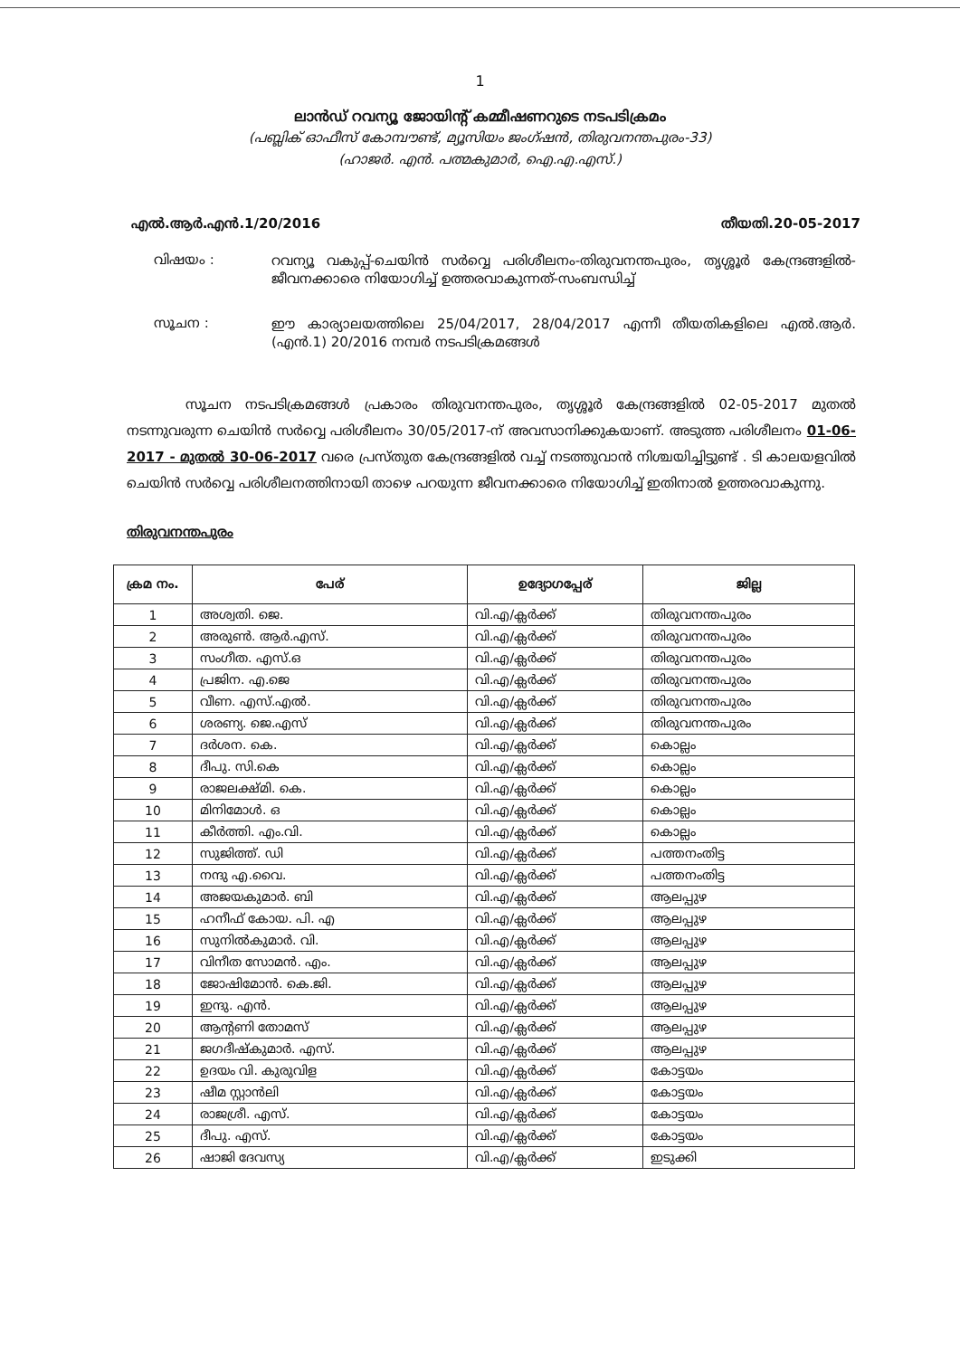1
ലാൻഡ് റവന്യൂ ജോയിന്റ് കമ്മീഷണറുടെ നടപടിക്രമം
(പബ്ലിക് ഓഫീസ് കോമ്പൗണ്ട്, മ്യൂസിയം ജംഗ്ഷൻ, തിരുവനന്തപുരം-33)
(ഹാജർ. എൻ. പത്മകുമാർ, ഐ.എ.എസ്.)
എൽ.ആർ.എൻ.1/20/2016 തീയതി.20-05-2017
വിഷയം :
റവന്യൂ വകുപ്പ്-ചെയിൻ സർവ്വെ പരിശീലനം-തിരുവനന്തപുരം, തൃശ്ശൂർ കേന്ദ്രങ്ങളിൽ-ജീവനക്കാരെ നിയോഗിച്ച് ഉത്തരവാകുന്നത്-സംബന്ധിച്ച്
സൂചന :
ഈ കാര്യാലയത്തിലെ 25/04/2017, 28/04/2017 എന്നീ തീയതികളിലെ എൽ.ആർ.(എൻ.1) 20/2016 നമ്പർ നടപടിക്രമങ്ങൾ
സൂചന നടപടിക്രമങ്ങൾ പ്രകാരം തിരുവനന്തപുരം, തൃശ്ശൂർ കേന്ദ്രങ്ങളിൽ 02-05-2017 മുതൽ നടന്നുവരുന്ന ചെയിൻ സർവ്വെ പരിശീലനം 30/05/2017-ന് അവസാനിക്കുകയാണ്. അടുത്ത പരിശീലനം 01-06-2017 - മുതൽ 30-06-2017 വരെ പ്രസ്തുത കേന്ദ്രങ്ങളിൽ വച്ച് നടത്തുവാൻ നിശ്ചയിച്ചിട്ടുണ്ട് . ടി കാലയളവിൽ ചെയിൻ സർവ്വെ പരിശീലനത്തിനായി താഴെ പറയുന്ന ജീവനക്കാരെ നിയോഗിച്ച് ഇതിനാൽ ഉത്തരവാകുന്നു.
തിരുവനന്തപുരം
| ക്രമ നം. | പേര് | ഉദ്യോഗപ്പേര് | ജില്ല |
| --- | --- | --- | --- |
| 1 | അശ്വതി. ജെ. | വി.എ/ക്ലർക്ക് | തിരുവനന്തപുരം |
| 2 | അരുൺ. ആർ.എസ്. | വി.എ/ക്ലർക്ക് | തിരുവനന്തപുരം |
| 3 | സംഗീത. എസ്.ഒ | വി.എ/ക്ലർക്ക് | തിരുവനന്തപുരം |
| 4 | പ്രജിന. എ.ജെ | വി.എ/ക്ലർക്ക് | തിരുവനന്തപുരം |
| 5 | വീണ. എസ്.എൽ. | വി.എ/ക്ലർക്ക് | തിരുവനന്തപുരം |
| 6 | ശരണ്യ. ജെ.എസ് | വി.എ/ക്ലർക്ക് | തിരുവനന്തപുരം |
| 7 | ദർശന. കെ. | വി.എ/ക്ലർക്ക് | കൊല്ലം |
| 8 | ദീപു. സി.കെ | വി.എ/ക്ലർക്ക് | കൊല്ലം |
| 9 | രാജലക്ഷ്മി. കെ. | വി.എ/ക്ലർക്ക് | കൊല്ലം |
| 10 | മിനിമോൾ. ഒ | വി.എ/ക്ലർക്ക് | കൊല്ലം |
| 11 | കീർത്തി. എം.വി. | വി.എ/ക്ലർക്ക് | കൊല്ലം |
| 12 | സുജിത്ത്. ഡി | വി.എ/ക്ലർക്ക് | പത്തനംതിട്ട |
| 13 | നന്ദു എ.വൈ. | വി.എ/ക്ലർക്ക് | പത്തനംതിട്ട |
| 14 | അജയകുമാർ. ബി | വി.എ/ക്ലർക്ക് | ആലപ്പുഴ |
| 15 | ഹനീഫ് കോയ. പി. എ | വി.എ/ക്ലർക്ക് | ആലപ്പുഴ |
| 16 | സുനിൽകുമാർ. വി. | വി.എ/ക്ലർക്ക് | ആലപ്പുഴ |
| 17 | വിനീത സോമൻ. എം. | വി.എ/ക്ലർക്ക് | ആലപ്പുഴ |
| 18 | ജോഷിമോൻ. കെ.ജി. | വി.എ/ക്ലർക്ക് | ആലപ്പുഴ |
| 19 | ഇന്ദു. എൻ. | വി.എ/ക്ലർക്ക് | ആലപ്പുഴ |
| 20 | ആന്റണി തോമസ് | വി.എ/ക്ലർക്ക് | ആലപ്പുഴ |
| 21 | ജഗദീഷ്കുമാർ. എസ്. | വി.എ/ക്ലർക്ക് | ആലപ്പുഴ |
| 22 | ഉദയം വി. കുരുവിള | വി.എ/ക്ലർക്ക് | കോട്ടയം |
| 23 | ഷീമ സ്റ്റാൻലി | വി.എ/ക്ലർക്ക് | കോട്ടയം |
| 24 | രാജശ്രീ. എസ്. | വി.എ/ക്ലർക്ക് | കോട്ടയം |
| 25 | ദീപു. എസ്. | വി.എ/ക്ലർക്ക് | കോട്ടയം |
| 26 | ഷാജി ദേവസ്യ | വി.എ/ക്ലർക്ക് | ഇടുക്കി |